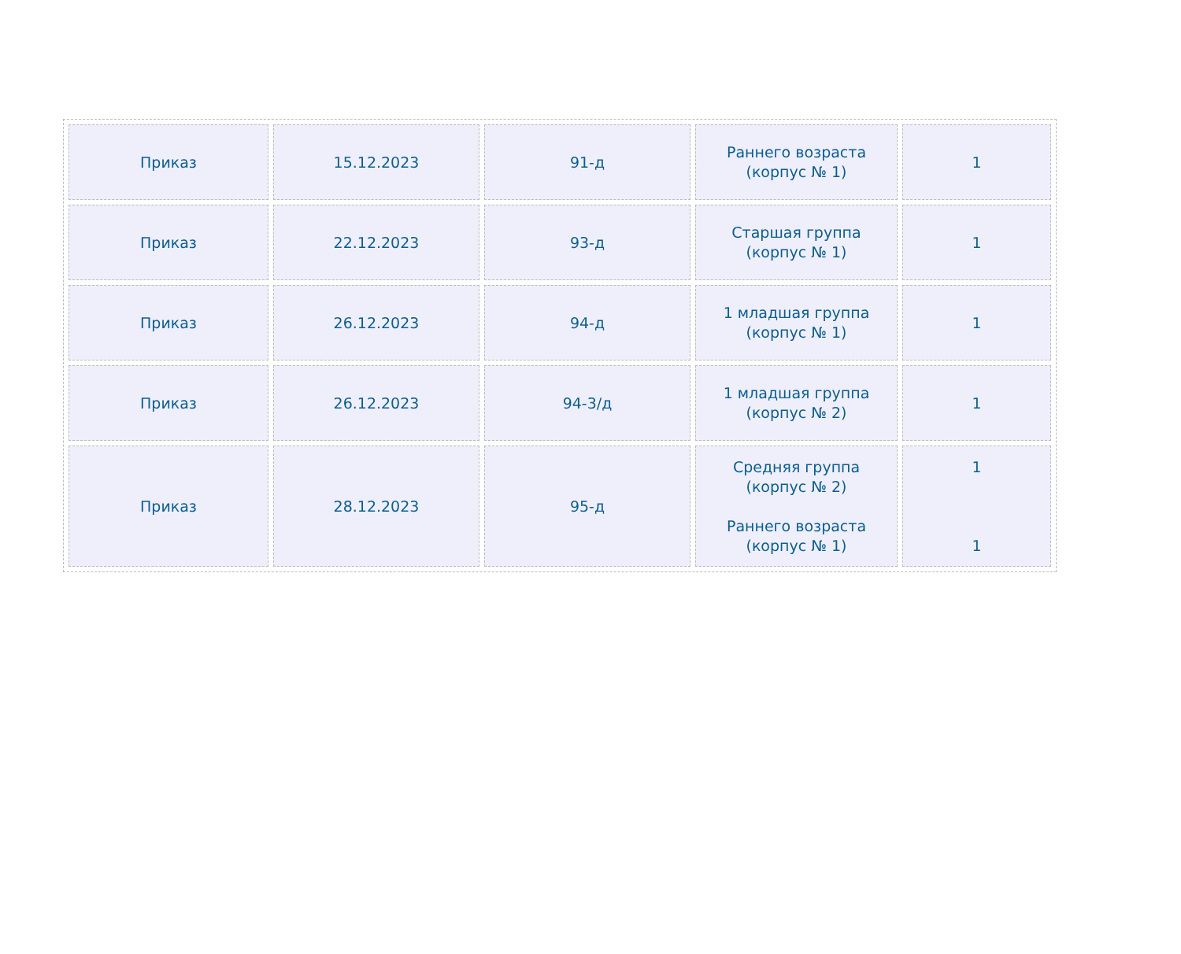| Приказ | 15.12.2023 | 91-д | Раннего возраста (корпус № 1) | 1 |
| Приказ | 22.12.2023 | 93-д | Старшая группа (корпус № 1) | 1 |
| Приказ | 26.12.2023 | 94-д | 1 младшая группа (корпус № 1) | 1 |
| Приказ | 26.12.2023 | 94-3/д | 1 младшая группа (корпус № 2) | 1 |
| Приказ | 28.12.2023 | 95-д | Средняя группа (корпус № 2) Раннего возраста (корпус № 1) | 1 1 |